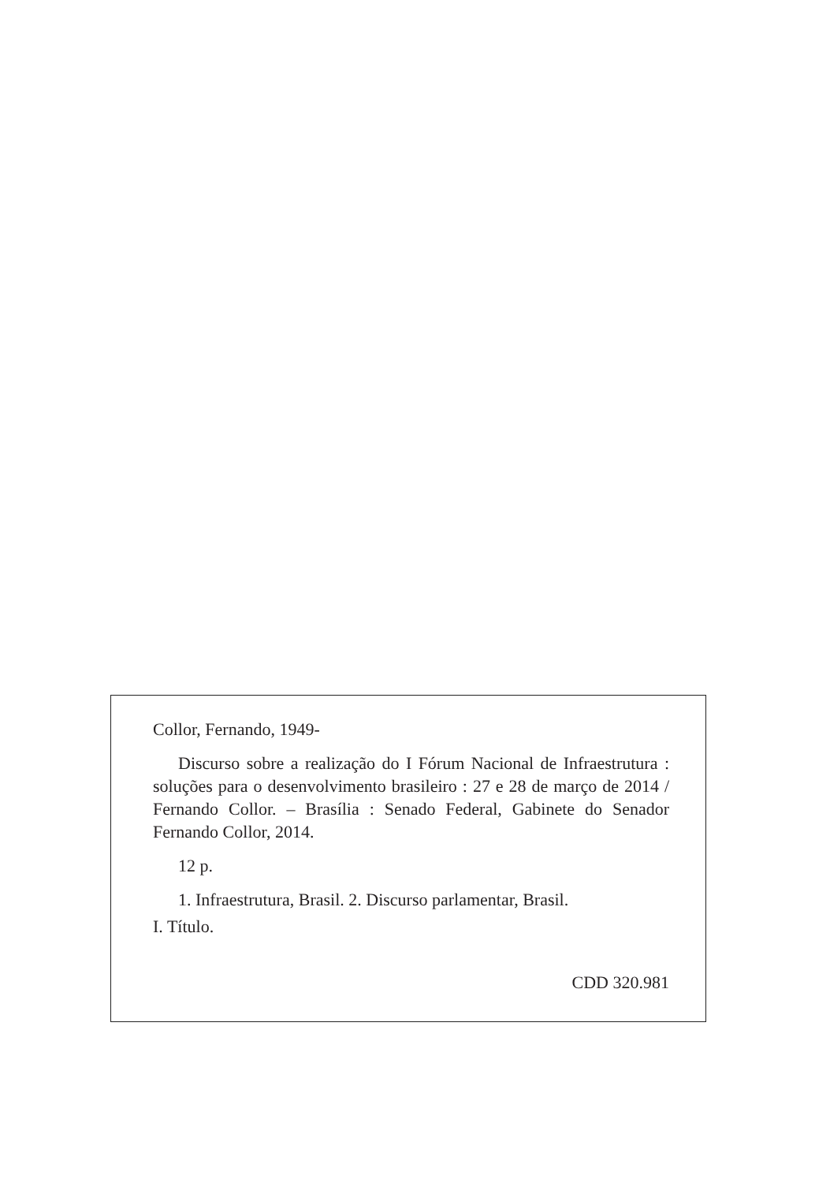Collor, Fernando, 1949-
Discurso sobre a realização do I Fórum Nacional de Infraestrutura : soluções para o desenvolvimento brasileiro : 27 e 28 de março de 2014 / Fernando Collor. – Brasília : Senado Federal, Gabinete do Senador Fernando Collor, 2014.
12 p.
1. Infraestrutura, Brasil. 2. Discurso parlamentar, Brasil.
I. Título.
CDD 320.981